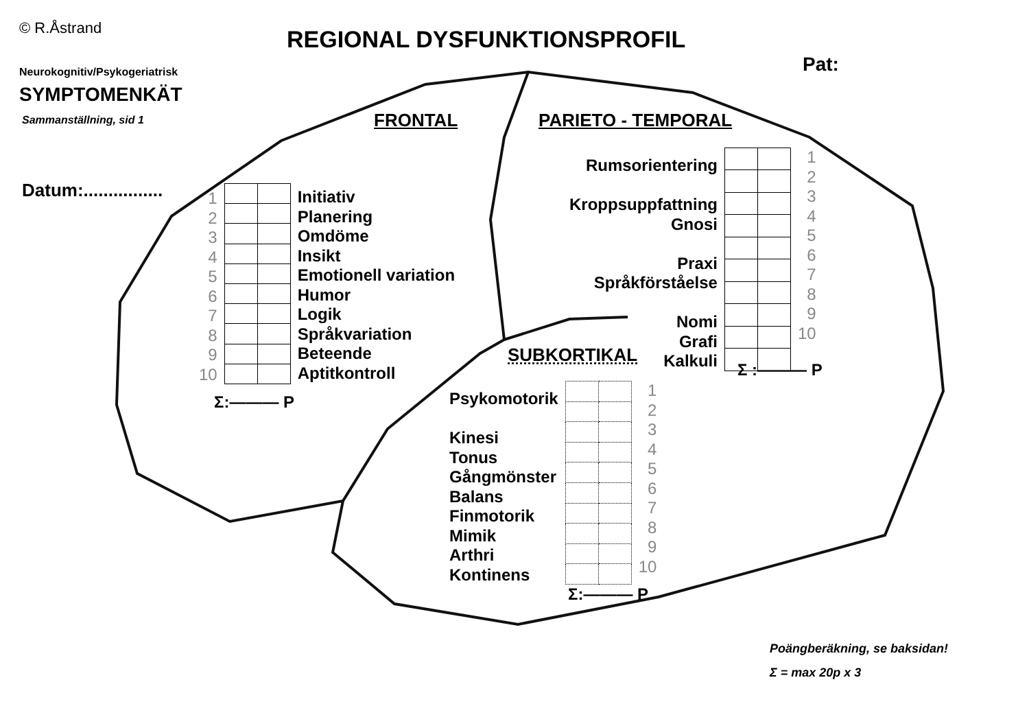© R.Åstrand
Neurokognitiv/Psykogeriatrisk
SYMPTOMENKÄT
Sammanställning, sid 1
REGIONAL DYSFUNKTIONSPROFIL
Pat:
Datum:................
FRONTAL PARIETO - TEMPORAL
SUBKORTIKAL
1
2
3
4
5
6
7
8
9
10
Initiativ
Planering
Omdöme
Insikt
Emotionell variation
Humor
Logik
Språkvariation
Beteende
Aptitkontroll
Σ:——— P
Rumsorientering
Kroppsuppfattning
Gnosi
Praxi
Språkförståelse
Nomi
Grafi
Kalkuli
1
2
3
4
5
6
7
8
9
10
Σ :——— P
Psykomotorik
Kinesi
Tonus
Gångmönster
Balans
Finmotorik
Mimik
Arthri
Kontinens
1
2
3
4
5
6
7
8
9
10
Σ:——— P
Poängberäkning, se baksidan!
Σ = max 20p x 3